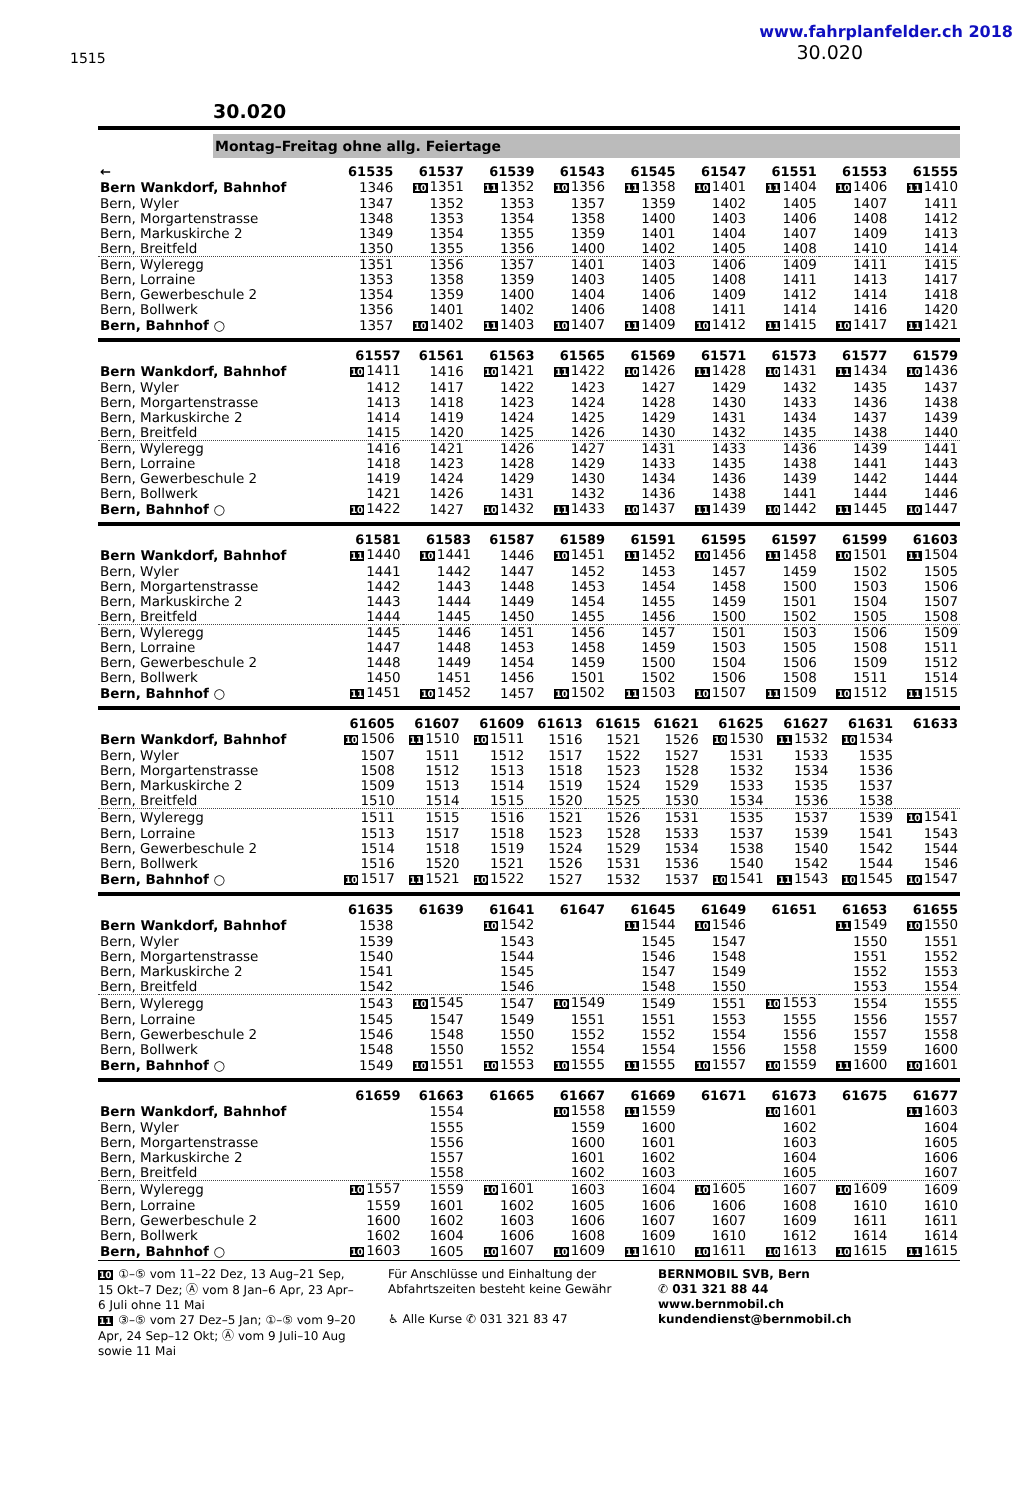1515
www.fahrplanfelder.ch 2018
30.020
30.020
Montag–Freitag ohne allg. Feiertage
| ← | 61535 | 61537 | 61539 | 61543 | 61545 | 61547 | 61551 | 61553 | 61555 |
| --- | --- | --- | --- | --- | --- | --- | --- | --- | --- |
| Bern Wankdorf, Bahnhof | 1346 | 10 1351 | 11 1352 | 10 1356 | 11 1358 | 10 1401 | 11 1404 | 10 1406 | 11 1410 |
| Bern, Wyler | 1347 | 1352 | 1353 | 1357 | 1359 | 1402 | 1405 | 1407 | 1411 |
| Bern, Morgartenstrasse | 1348 | 1353 | 1354 | 1358 | 1400 | 1403 | 1406 | 1408 | 1412 |
| Bern, Markuskirche 2 | 1349 | 1354 | 1355 | 1359 | 1401 | 1404 | 1407 | 1409 | 1413 |
| Bern, Breitfeld | 1350 | 1355 | 1356 | 1400 | 1402 | 1405 | 1408 | 1410 | 1414 |
| Bern, Wyleregg | 1351 | 1356 | 1357 | 1401 | 1403 | 1406 | 1409 | 1411 | 1415 |
| Bern, Lorraine | 1353 | 1358 | 1359 | 1403 | 1405 | 1408 | 1411 | 1413 | 1417 |
| Bern, Gewerbeschule 2 | 1354 | 1359 | 1400 | 1404 | 1406 | 1409 | 1412 | 1414 | 1418 |
| Bern, Bollwerk | 1356 | 1401 | 1402 | 1406 | 1408 | 1411 | 1414 | 1416 | 1420 |
| Bern, Bahnhof ○ | 1357 | 10 1402 | 11 1403 | 10 1407 | 11 1409 | 10 1412 | 11 1415 | 10 1417 | 11 1421 |
| | 61557 | 61561 | 61563 | 61565 | 61569 | 61571 | 61573 | 61577 | 61579 |
| --- | --- | --- | --- | --- | --- | --- | --- | --- | --- |
| Bern Wankdorf, Bahnhof | 10 1411 | 1416 | 10 1421 | 11 1422 | 10 1426 | 11 1428 | 10 1431 | 11 1434 | 10 1436 |
| Bern, Wyler | 1412 | 1417 | 1422 | 1423 | 1427 | 1429 | 1432 | 1435 | 1437 |
| Bern, Morgartenstrasse | 1413 | 1418 | 1423 | 1424 | 1428 | 1430 | 1433 | 1436 | 1438 |
| Bern, Markuskirche 2 | 1414 | 1419 | 1424 | 1425 | 1429 | 1431 | 1434 | 1437 | 1439 |
| Bern, Breitfeld | 1415 | 1420 | 1425 | 1426 | 1430 | 1432 | 1435 | 1438 | 1440 |
| Bern, Wyleregg | 1416 | 1421 | 1426 | 1427 | 1431 | 1433 | 1436 | 1439 | 1441 |
| Bern, Lorraine | 1418 | 1423 | 1428 | 1429 | 1433 | 1435 | 1438 | 1441 | 1443 |
| Bern, Gewerbeschule 2 | 1419 | 1424 | 1429 | 1430 | 1434 | 1436 | 1439 | 1442 | 1444 |
| Bern, Bollwerk | 1421 | 1426 | 1431 | 1432 | 1436 | 1438 | 1441 | 1444 | 1446 |
| Bern, Bahnhof ○ | 10 1422 | 1427 | 10 1432 | 11 1433 | 10 1437 | 11 1439 | 10 1442 | 11 1445 | 10 1447 |
| | 61581 | 61583 | 61587 | 61589 | 61591 | 61595 | 61597 | 61599 | 61603 |
| --- | --- | --- | --- | --- | --- | --- | --- | --- | --- |
| Bern Wankdorf, Bahnhof | 11 1440 | 10 1441 | 1446 | 10 1451 | 11 1452 | 10 1456 | 11 1458 | 10 1501 | 11 1504 |
| Bern, Wyler | 1441 | 1442 | 1447 | 1452 | 1453 | 1457 | 1459 | 1502 | 1505 |
| Bern, Morgartenstrasse | 1442 | 1443 | 1448 | 1453 | 1454 | 1458 | 1500 | 1503 | 1506 |
| Bern, Markuskirche 2 | 1443 | 1444 | 1449 | 1454 | 1455 | 1459 | 1501 | 1504 | 1507 |
| Bern, Breitfeld | 1444 | 1445 | 1450 | 1455 | 1456 | 1500 | 1502 | 1505 | 1508 |
| Bern, Wyleregg | 1445 | 1446 | 1451 | 1456 | 1457 | 1501 | 1503 | 1506 | 1509 |
| Bern, Lorraine | 1447 | 1448 | 1453 | 1458 | 1459 | 1503 | 1505 | 1508 | 1511 |
| Bern, Gewerbeschule 2 | 1448 | 1449 | 1454 | 1459 | 1500 | 1504 | 1506 | 1509 | 1512 |
| Bern, Bollwerk | 1450 | 1451 | 1456 | 1501 | 1502 | 1506 | 1508 | 1511 | 1514 |
| Bern, Bahnhof ○ | 11 1451 | 10 1452 | 1457 | 10 1502 | 11 1503 | 10 1507 | 11 1509 | 10 1512 | 11 1515 |
| | 61605 | 61607 | 61609 | 61613 | 61615 | 61621 | 61625 | 61627 | 61631 | 61633 |
| --- | --- | --- | --- | --- | --- | --- | --- | --- | --- | --- |
| Bern Wankdorf, Bahnhof | 10 1506 | 11 1510 | 10 1511 | 1516 | 1521 | 1526 | 10 1530 | 11 1532 | 10 1534 | |
| Bern, Wyler | 1507 | 1511 | 1512 | 1517 | 1522 | 1527 | 1531 | 1533 | 1535 | |
| Bern, Morgartenstrasse | 1508 | 1512 | 1513 | 1518 | 1523 | 1528 | 1532 | 1534 | 1536 | |
| Bern, Markuskirche 2 | 1509 | 1513 | 1514 | 1519 | 1524 | 1529 | 1533 | 1535 | 1537 | |
| Bern, Breitfeld | 1510 | 1514 | 1515 | 1520 | 1525 | 1530 | 1534 | 1536 | 1538 | |
| Bern, Wyleregg | 1511 | 1515 | 1516 | 1521 | 1526 | 1531 | 1535 | 1537 | 1539 | 10 1541 |
| Bern, Lorraine | 1513 | 1517 | 1518 | 1523 | 1528 | 1533 | 1537 | 1539 | 1541 | 1543 |
| Bern, Gewerbeschule 2 | 1514 | 1518 | 1519 | 1524 | 1529 | 1534 | 1538 | 1540 | 1542 | 1544 |
| Bern, Bollwerk | 1516 | 1520 | 1521 | 1526 | 1531 | 1536 | 1540 | 1542 | 1544 | 1546 |
| Bern, Bahnhof ○ | 10 1517 | 11 1521 | 10 1522 | 1527 | 1532 | 1537 | 10 1541 | 11 1543 | 10 1545 | 10 1547 |
| | 61635 | 61639 | 61641 | 61647 | 61645 | 61649 | 61651 | 61653 | 61655 |
| --- | --- | --- | --- | --- | --- | --- | --- | --- | --- |
| Bern Wankdorf, Bahnhof | 1538 | | 10 1542 | | 11 1544 | 10 1546 | | 11 1549 | 10 1550 |
| Bern, Wyler | 1539 | | 1543 | | 1545 | 1547 | | 1550 | 1551 |
| Bern, Morgartenstrasse | 1540 | | 1544 | | 1546 | 1548 | | 1551 | 1552 |
| Bern, Markuskirche 2 | 1541 | | 1545 | | 1547 | 1549 | | 1552 | 1553 |
| Bern, Breitfeld | 1542 | | 1546 | | 1548 | 1550 | | 1553 | 1554 |
| Bern, Wyleregg | 1543 | 10 1545 | 1547 | 10 1549 | 1549 | 1551 | 10 1553 | 1554 | 1555 |
| Bern, Lorraine | 1545 | 1547 | 1549 | 1551 | 1551 | 1553 | 1555 | 1556 | 1557 |
| Bern, Gewerbeschule 2 | 1546 | 1548 | 1550 | 1552 | 1552 | 1554 | 1556 | 1557 | 1558 |
| Bern, Bollwerk | 1548 | 1550 | 1552 | 1554 | 1554 | 1556 | 1558 | 1559 | 1600 |
| Bern, Bahnhof ○ | 1549 | 10 1551 | 10 1553 | 10 1555 | 11 1555 | 10 1557 | 10 1559 | 11 1600 | 10 1601 |
| | 61659 | 61663 | 61665 | 61667 | 61669 | 61671 | 61673 | 61675 | 61677 |
| --- | --- | --- | --- | --- | --- | --- | --- | --- | --- |
| Bern Wankdorf, Bahnhof | | 1554 | | 10 1558 | 11 1559 | | 10 1601 | | 11 1603 |
| Bern, Wyler | | 1555 | | 1559 | 1600 | | 1602 | | 1604 |
| Bern, Morgartenstrasse | | 1556 | | 1600 | 1601 | | 1603 | | 1605 |
| Bern, Markuskirche 2 | | 1557 | | 1601 | 1602 | | 1604 | | 1606 |
| Bern, Breitfeld | | 1558 | | 1602 | 1603 | | 1605 | | 1607 |
| Bern, Wyleregg | 10 1557 | 1559 | 10 1601 | 1603 | 1604 | 10 1605 | 1607 | 10 1609 | 1609 |
| Bern, Lorraine | 1559 | 1601 | 1602 | 1605 | 1606 | 1606 | 1608 | 1610 | 1610 |
| Bern, Gewerbeschule 2 | 1600 | 1602 | 1603 | 1606 | 1607 | 1607 | 1609 | 1611 | 1611 |
| Bern, Bollwerk | 1602 | 1604 | 1606 | 1608 | 1609 | 1610 | 1612 | 1614 | 1614 |
| Bern, Bahnhof ○ | 10 1603 | 1605 | 10 1607 | 10 1609 | 11 1610 | 10 1611 | 10 1613 | 10 1615 | 11 1615 |
10 ①–⑤ vom 11–22 Dez, 13 Aug–21 Sep, 15 Okt–7 Dez; Ⓐ vom 8 Jan–6 Apr, 23 Apr–6 Juli ohne 11 Mai
11 ③–⑤ vom 27 Dez–5 Jan; ①–⑤ vom 9–20 Apr, 24 Sep–12 Okt; Ⓐ vom 9 Juli–10 Aug sowie 11 Mai
Für Anschlüsse und Einhaltung der Abfahrtszeiten besteht keine Gewähr
♿ Alle Kurse ✆ 031 321 83 47
BERNMOBIL SVB, Bern
✆ 031 321 88 44
www.bernmobil.ch
kundendienst@bernmobil.ch